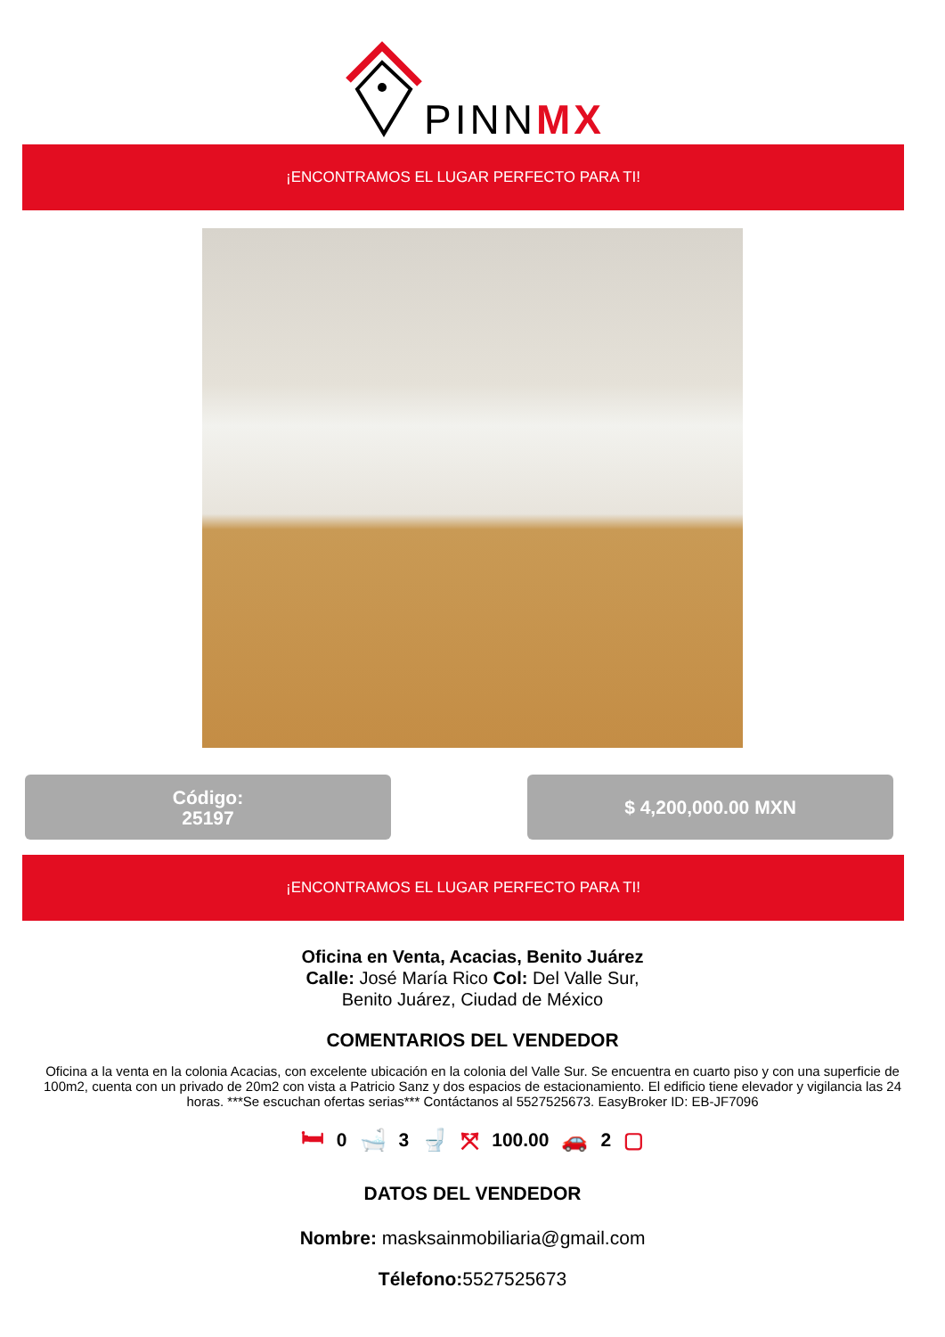PINNMX
¡ENCONTRAMOS EL LUGAR PERFECTO PARA TI!
Código:
25197
$ 4,200,000.00 MXN
¡ENCONTRAMOS EL LUGAR PERFECTO PARA TI!
Oficina en Venta, Acacias, Benito Juárez
Calle: José María Rico Col: Del Valle Sur,
Benito Juárez, Ciudad de México
COMENTARIOS DEL VENDEDOR
Oficina a la venta en la colonia Acacias, con excelente ubicación en la colonia del Valle Sur. Se encuentra en cuarto piso y con una superficie de 100m2, cuenta con un privado de 20m2 con vista a Patricio Sanz y dos espacios de estacionamiento. El edificio tiene elevador y vigilancia las 24 horas. ***Se escuchan ofertas serias*** Contáctanos al 5527525673. EasyBroker ID: EB-JF7096
🛏 0 🛁 3 🚽 ⤧ 100.00 🚗 2 ▢
DATOS DEL VENDEDOR
Nombre: masksainmobiliaria@gmail.com
Télefono: 5527525673